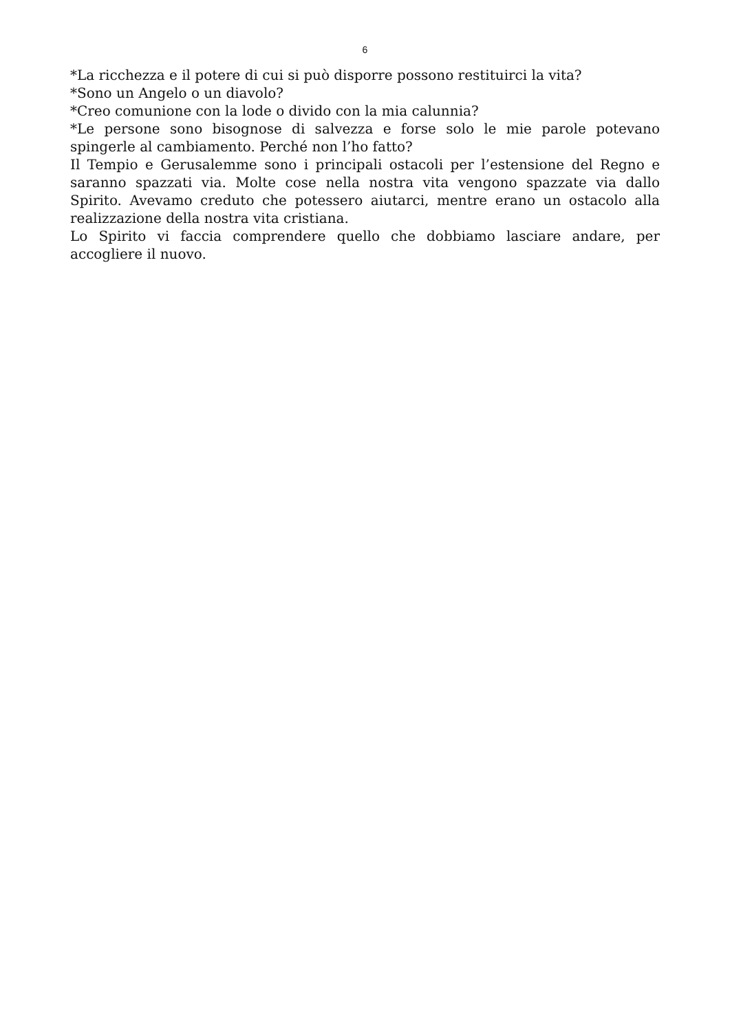6
*La ricchezza e il potere di cui si può disporre possono restituirci la vita?
*Sono un Angelo o un diavolo?
*Creo comunione con la lode o divido con la mia calunnia?
*Le persone sono bisognose di salvezza e forse solo le mie parole potevano spingerle al cambiamento. Perché non l’ho fatto?
Il Tempio e Gerusalemme sono i principali ostacoli per l’estensione del Regno e saranno spazzati via. Molte cose nella nostra vita vengono spazzate via dallo Spirito. Avevamo creduto che potessero aiutarci, mentre erano un ostacolo alla realizzazione della nostra vita cristiana.
Lo Spirito vi faccia comprendere quello che dobbiamo lasciare andare, per accogliere il nuovo.